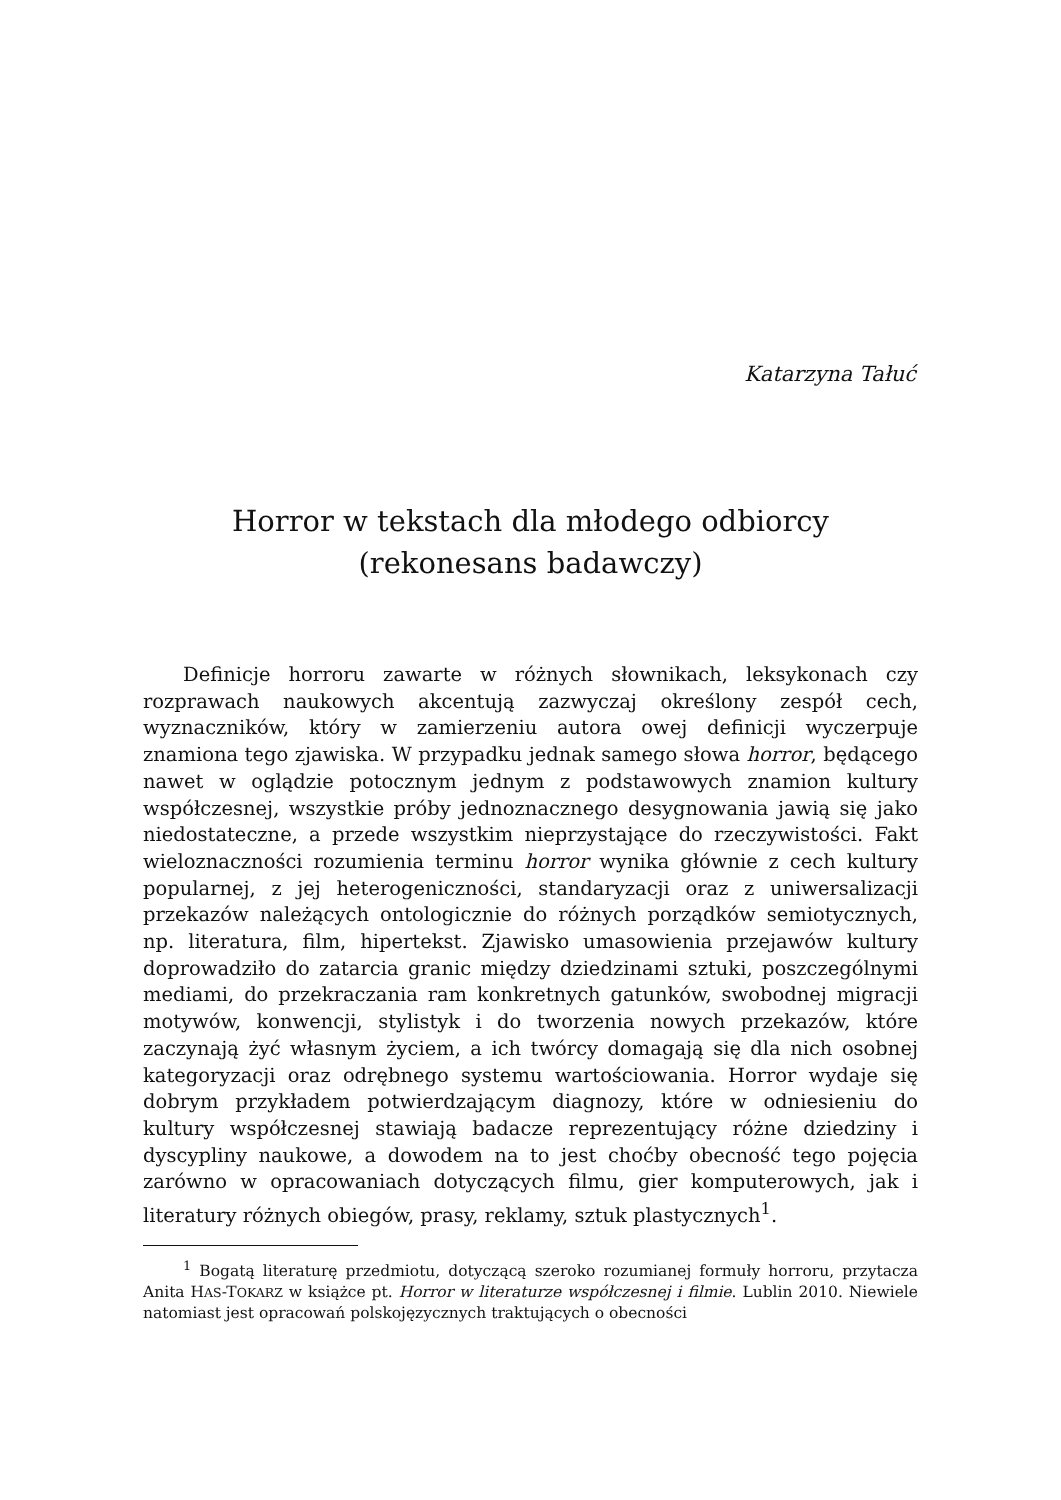Katarzyna Tałuć
Horror w tekstach dla młodego odbiorcy
(rekonesans badawczy)
Definicje horroru zawarte w różnych słownikach, leksykonach czy rozprawach naukowych akcentują zazwyczaj określony zespół cech, wyznaczników, który w zamierzeniu autora owej definicji wyczerpuje znamiona tego zjawiska. W przypadku jednak samego słowa horror, będącego nawet w oglądzie potocznym jednym z podstawowych znamion kultury współczesnej, wszystkie próby jednoznacznego desygnowania jawią się jako niedostateczne, a przede wszystkim nieprzystające do rzeczywistości. Fakt wieloznaczności rozumienia terminu horror wynika głównie z cech kultury popularnej, z jej heterogeniczności, standaryzacji oraz z uniwersalizacji przekazów należących ontologicznie do różnych porządków semiotycznych, np. literatura, film, hipertekst. Zjawisko umasowienia przejawów kultury doprowadziło do zatarcia granic między dziedzinami sztuki, poszczególnymi mediami, do przekraczania ram konkretnych gatunków, swobodnej migracji motywów, konwencji, stylistyk i do tworzenia nowych przekazów, które zaczynają żyć własnym życiem, a ich twórcy domagają się dla nich osobnej kategoryzacji oraz odrębnego systemu wartościowania. Horror wydaje się dobrym przykładem potwierdzającym diagnozy, które w odniesieniu do kultury współczesnej stawiają badacze reprezentujący różne dziedziny i dyscypliny naukowe, a dowodem na to jest choćby obecność tego pojęcia zarówno w opracowaniach dotyczących filmu, gier komputerowych, jak i literatury różnych obiegów, prasy, reklamy, sztuk plastycznych<sup>1</sup>.
<sup>1</sup> Bogatą literaturę przedmiotu, dotyczącą szeroko rozumianej formuły horroru, przytacza Anita HAS-TOKARZ w książce pt. Horror w literaturze współczesnej i filmie. Lublin 2010. Niewiele natomiast jest opracowań polskojęzycznych traktujących o obecności